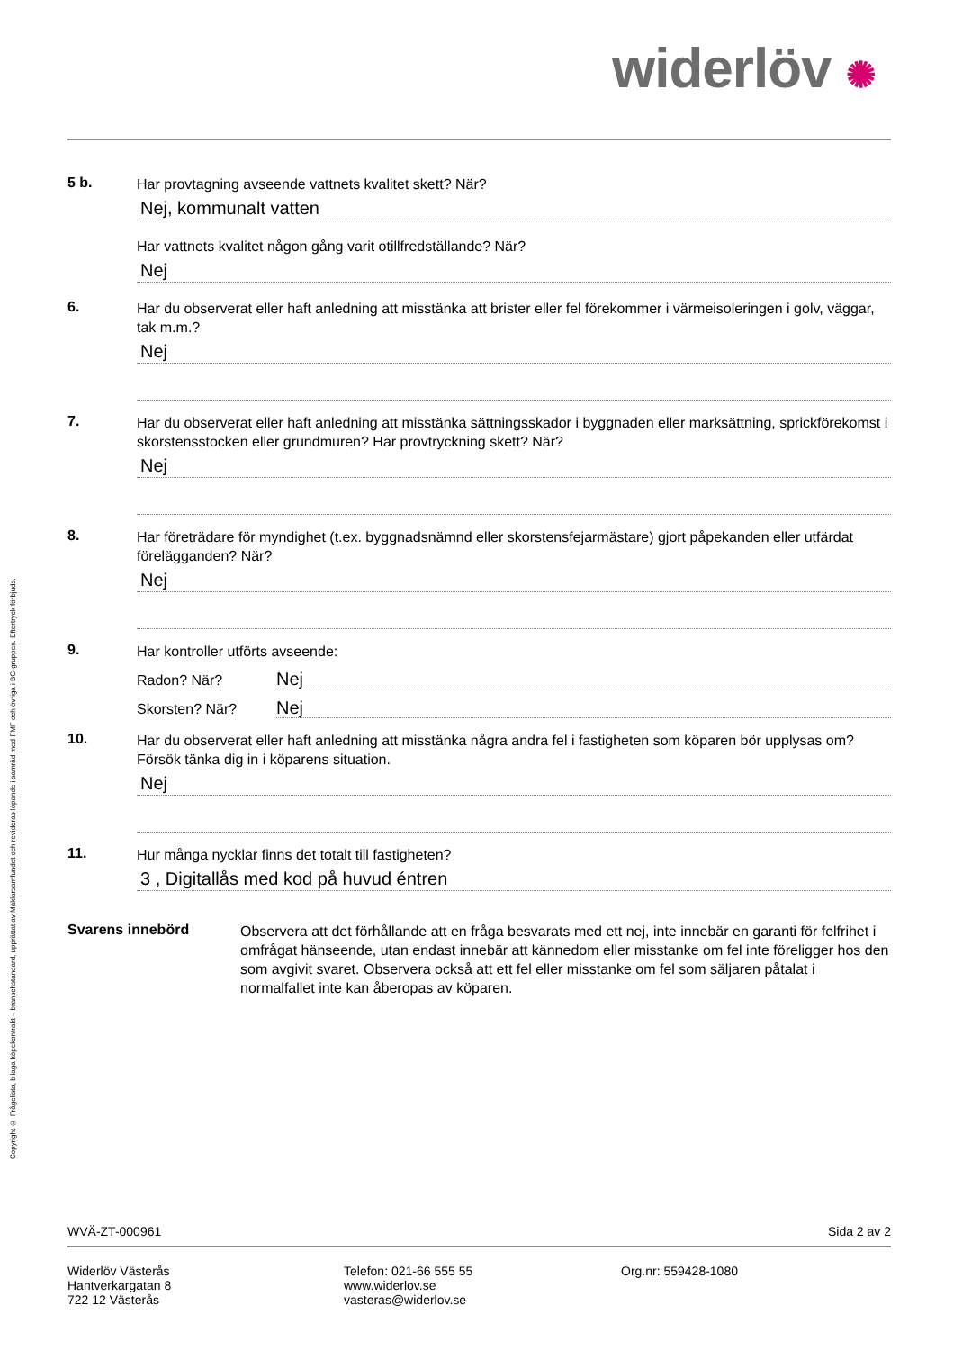widerlöv ✺
5 b.
Har provtagning avseende vattnets kvalitet skett? När?
Nej, kommunalt vatten
Har vattnets kvalitet någon gång varit otillfredställande? När?
Nej
6.
Har du observerat eller haft anledning att misstänka att brister eller fel förekommer i värmeisoleringen i golv, väggar, tak m.m.?
Nej
7.
Har du observerat eller haft anledning att misstänka sättningsskador i byggnaden eller marksättning, sprickförekomst i skorstensstocken eller grundmuren? Har provtryckning skett? När?
Nej
8.
Har företrädare för myndighet (t.ex. byggnadsnämnd eller skorstensfejarmästare) gjort påpekanden eller utfärdat förelägganden? När?
Nej
9.
Har kontroller utförts avseende:
Radon? När?
Nej
Skorsten? När?
Nej
10.
Har du observerat eller haft anledning att misstänka några andra fel i fastigheten som köparen bör upplysas om? Försök tänka dig in i köparens situation.
Nej
11.
Hur många nycklar finns det totalt till fastigheten?
3 , Digitallås med kod på huvud éntren
Svarens innebörd
Observera att det förhållande att en fråga besvarats med ett nej, inte innebär en garanti för felfrihet i omfrågat hänseende, utan endast innebär att kännedom eller misstanke om fel inte föreligger hos den som avgivit svaret. Observera också att ett fel eller misstanke om fel som säljaren påtalat i normalfallet inte kan åberopas av köparen.
Copyright © Frågelista, bilaga köpekontrakt – branschstandard, upprättat av Mäklarsamfundet och revideras löpande i samråd med FMF och övriga i BG-gruppen. Eftertryck förbjuds.
WVÄ-ZT-000961 Sida 2 av 2
Widerlöv Västerås
Hantverkargatan 8
722 12 Västerås
Telefon: 021-66 555 55
www.widerlov.se
vasteras@widerlov.se
Org.nr: 559428-1080